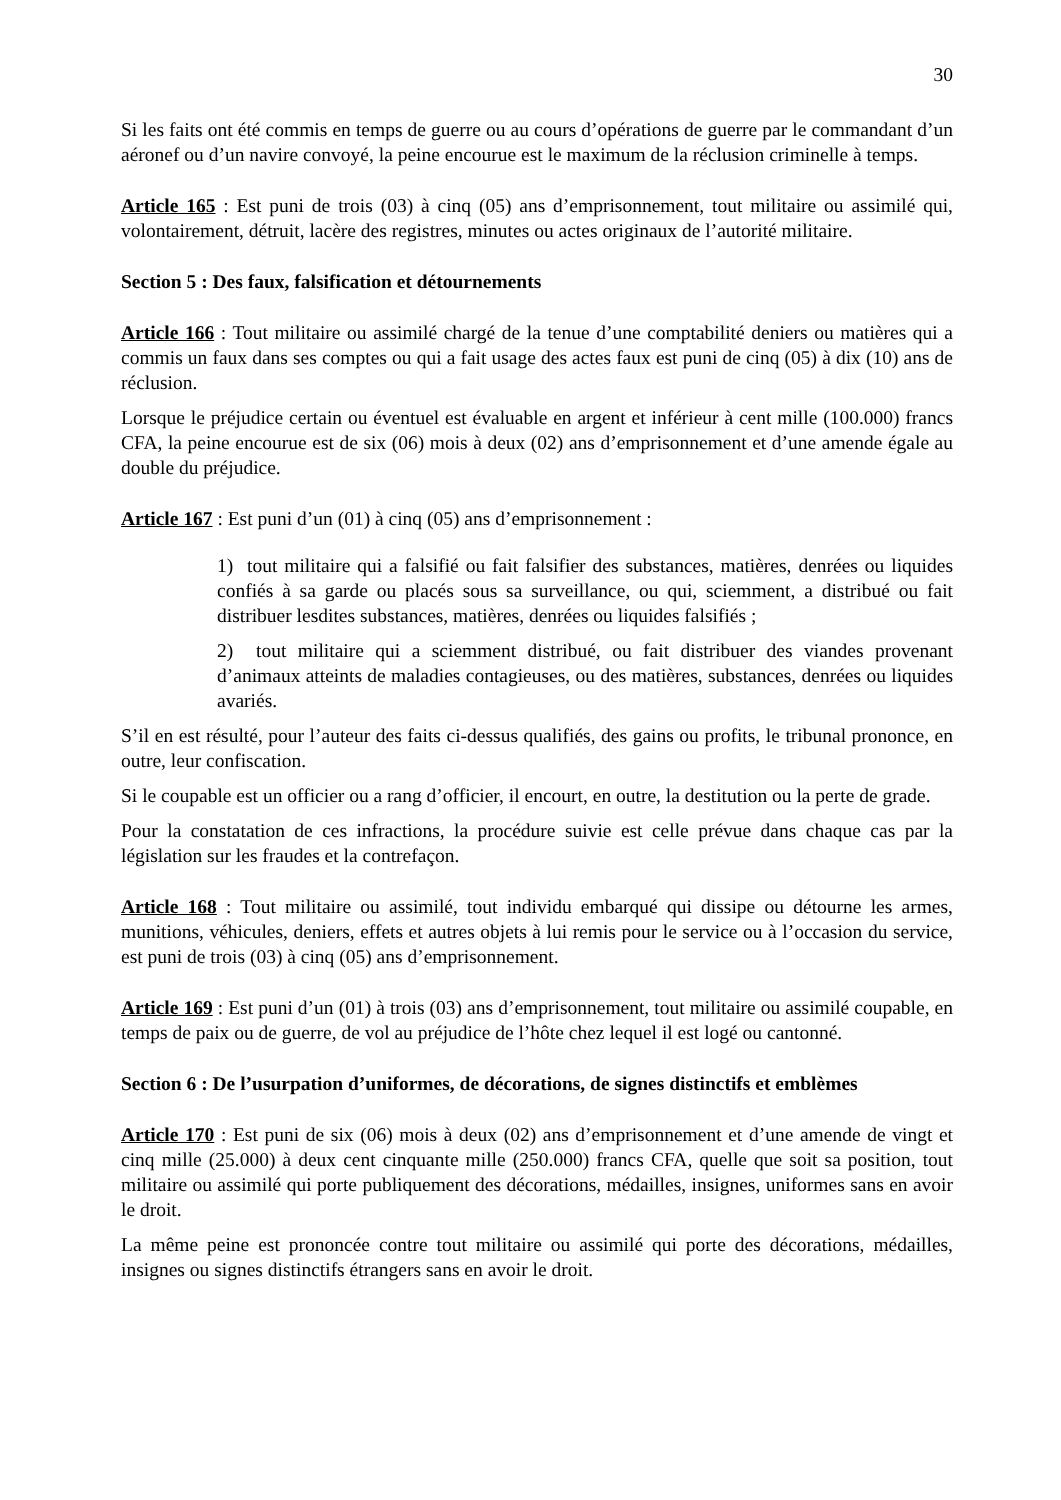30
Si les faits ont été commis en temps de guerre ou au cours d’opérations de guerre par le commandant d’un aéronef ou d’un navire convoyé, la peine encourue est le maximum de la réclusion criminelle à temps.
Article 165 : Est puni de trois (03) à cinq (05) ans d’emprisonnement, tout militaire ou assimilé qui, volontairement, détruit, lacère des registres, minutes ou actes originaux de l’autorité militaire.
Section 5 : Des faux, falsification et détournements
Article 166 : Tout militaire ou assimilé chargé de la tenue d’une comptabilité deniers ou matières qui a commis un faux dans ses comptes ou qui a fait usage des actes faux est puni de cinq (05) à dix (10) ans de réclusion.
Lorsque le préjudice certain ou éventuel est évaluable en argent et inférieur à cent mille (100.000) francs CFA, la peine encourue est de six (06) mois à deux (02) ans d’emprisonnement et d’une amende égale au double du préjudice.
Article 167 : Est puni d’un (01) à cinq (05) ans d’emprisonnement :
1) tout militaire qui a falsifié ou fait falsifier des substances, matières, denrées ou liquides confiés à sa garde ou placés sous sa surveillance, ou qui, sciemment, a distribué ou fait distribuer lesdites substances, matières, denrées ou liquides falsifiés ;
2) tout militaire qui a sciemment distribué, ou fait distribuer des viandes provenant d’animaux atteints de maladies contagieuses, ou des matières, substances, denrées ou liquides avariés.
S’il en est résulté, pour l’auteur des faits ci-dessus qualifiés, des gains ou profits, le tribunal prononce, en outre, leur confiscation.
Si le coupable est un officier ou a rang d’officier, il encourt, en outre, la destitution ou la perte de grade.
Pour la constatation de ces infractions, la procédure suivie est celle prévue dans chaque cas par la législation sur les fraudes et la contrefaçon.
Article 168 : Tout militaire ou assimilé, tout individu embarqué qui dissipe ou détourne les armes, munitions, véhicules, deniers, effets et autres objets à lui remis pour le service ou à l’occasion du service, est puni de trois (03) à cinq (05) ans d’emprisonnement.
Article 169 : Est puni d’un (01) à trois (03) ans d’emprisonnement, tout militaire ou assimilé coupable, en temps de paix ou de guerre, de vol au préjudice de l’hôte chez lequel il est logé ou cantonné.
Section 6 : De l’usurpation d’uniformes, de décorations, de signes distinctifs et emblèmes
Article 170 : Est puni de six (06) mois à deux (02) ans d’emprisonnement et d’une amende de vingt et cinq mille (25.000) à deux cent cinquante mille (250.000) francs CFA, quelle que soit sa position, tout militaire ou assimilé qui porte publiquement des décorations, médailles, insignes, uniformes sans en avoir le droit.
La même peine est prononcée contre tout militaire ou assimilé qui porte des décorations, médailles, insignes ou signes distinctifs étrangers sans en avoir le droit.